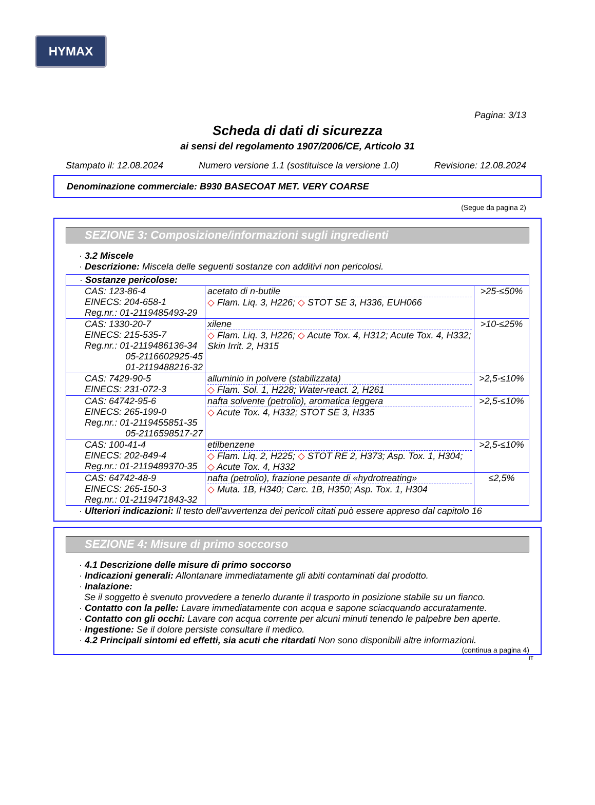HYMAX
Pagina: 3/13
Scheda di dati di sicurezza
ai sensi del regolamento 1907/2006/CE, Articolo 31
Stampato il: 12.08.2024 Numero versione 1.1 (sostituisce la versione 1.0) Revisione: 12.08.2024
Denominazione commerciale: B930 BASECOAT MET. VERY COARSE
(Segue da pagina 2)
SEZIONE 3: Composizione/informazioni sugli ingredienti
· 3.2 Miscele
· Descrizione: Miscela delle seguenti sostanze con additivi non pericolosi.
| · Sostanze pericolose: | | |
| CAS: 123-86-4 EINECS: 204-658-1 Reg.nr.: 01-2119485493-29 | acetato di n-butile ◇ Flam. Liq. 3, H226; ◇ STOT SE 3, H336, EUH066 | >25-≤50% |
| CAS: 1330-20-7 EINECS: 215-535-7 Reg.nr.: 01-2119486136-34 05-2116602925-45 01-2119488216-32 | xilene ◇ Flam. Liq. 3, H226; ◇ Acute Tox. 4, H312; Acute Tox. 4, H332; Skin Irrit. 2, H315 | >10-≤25% |
| CAS: 7429-90-5 EINECS: 231-072-3 | alluminio in polvere (stabilizzata) ◇ Flam. Sol. 1, H228; Water-react. 2, H261 | >2,5-≤10% |
| CAS: 64742-95-6 EINECS: 265-199-0 Reg.nr.: 01-2119455851-35 05-2116598517-27 | nafta solvente (petrolio), aromatica leggera ◇ Acute Tox. 4, H332; STOT SE 3, H335 | >2,5-≤10% |
| CAS: 100-41-4 EINECS: 202-849-4 Reg.nr.: 01-2119489370-35 | etilbenzene ◇ Flam. Liq. 2, H225; ◇ STOT RE 2, H373; Asp. Tox. 1, H304; ◇ Acute Tox. 4, H332 | >2,5-≤10% |
| CAS: 64742-48-9 EINECS: 265-150-3 Reg.nr.: 01-2119471843-32 | nafta (petrolio), frazione pesante di «hydrotreating» ◇ Muta. 1B, H340; Carc. 1B, H350; Asp. Tox. 1, H304 | ≤2,5% |
· Ulteriori indicazioni: Il testo dell'avvertenza dei pericoli citati può essere appreso dal capitolo 16
SEZIONE 4: Misure di primo soccorso
· 4.1 Descrizione delle misure di primo soccorso
· Indicazioni generali: Allontanare immediatamente gli abiti contaminati dal prodotto.
· Inalazione:
Se il soggetto è svenuto provvedere a tenerlo durante il trasporto in posizione stabile su un fianco.
· Contatto con la pelle: Lavare immediatamente con acqua e sapone sciacquando accuratamente.
· Contatto con gli occhi: Lavare con acqua corrente per alcuni minuti tenendo le palpebre ben aperte.
· Ingestione: Se il dolore persiste consultare il medico.
· 4.2 Principali sintomi ed effetti, sia acuti che ritardati Non sono disponibili altre informazioni.
(continua a pagina 4)
IT